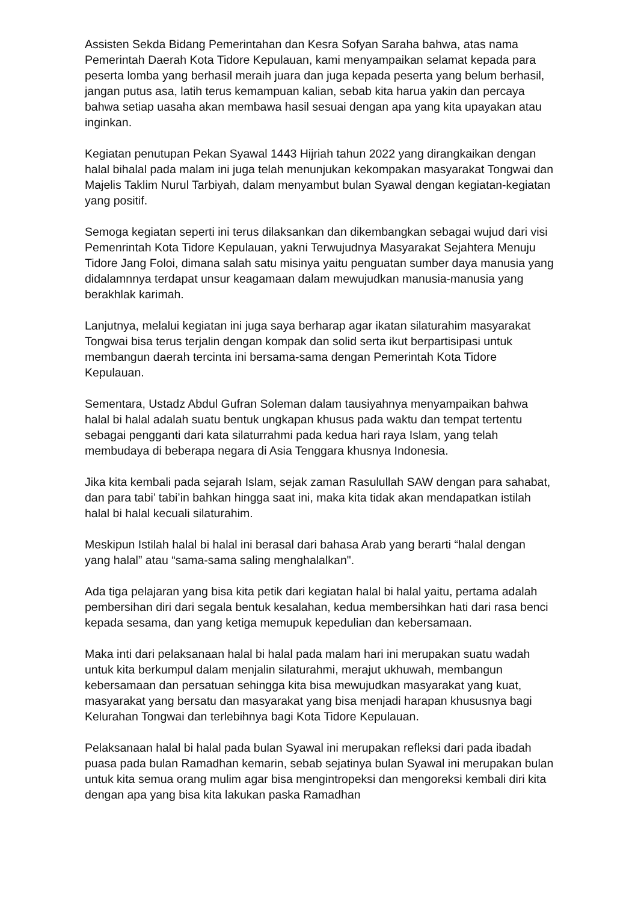Assisten Sekda Bidang Pemerintahan dan Kesra Sofyan Saraha bahwa, atas nama Pemerintah Daerah Kota Tidore Kepulauan, kami menyampaikan selamat kepada para peserta lomba yang berhasil meraih juara dan juga kepada peserta yang belum berhasil, jangan putus asa, latih terus kemampuan kalian, sebab kita harua yakin dan percaya bahwa setiap uasaha akan membawa hasil sesuai dengan apa yang kita upayakan atau inginkan.
Kegiatan penutupan Pekan Syawal 1443 Hijriah tahun 2022 yang dirangkaikan dengan halal bihalal pada malam ini juga telah menunjukan kekompakan masyarakat Tongwai dan Majelis Taklim Nurul Tarbiyah, dalam menyambut bulan Syawal dengan kegiatan-kegiatan yang positif.
Semoga kegiatan seperti ini terus dilaksankan dan dikembangkan sebagai wujud dari visi Pemenrintah Kota Tidore Kepulauan, yakni Terwujudnya Masyarakat Sejahtera Menuju Tidore Jang Foloi, dimana salah satu misinya yaitu penguatan sumber daya manusia yang didalamnnya terdapat unsur keagamaan dalam mewujudkan manusia-manusia yang berakhlak karimah.
Lanjutnya, melalui kegiatan ini juga saya berharap agar ikatan silaturahim masyarakat Tongwai bisa terus terjalin dengan kompak dan solid serta ikut berpartisipasi untuk membangun daerah tercinta ini bersama-sama dengan Pemerintah Kota Tidore Kepulauan.
Sementara, Ustadz Abdul Gufran Soleman dalam tausiyahnya menyampaikan bahwa halal bi halal adalah suatu bentuk ungkapan khusus pada waktu dan tempat tertentu sebagai pengganti dari kata silaturrahmi pada kedua hari raya Islam, yang telah membudaya di beberapa negara di Asia Tenggara khusnya Indonesia.
Jika kita kembali pada sejarah Islam, sejak zaman Rasulullah SAW dengan para sahabat, dan para tabi’ tabi’in bahkan hingga saat ini, maka kita tidak akan mendapatkan istilah halal bi halal kecuali silaturahim.
Meskipun Istilah halal bi halal ini berasal dari bahasa Arab yang berarti “halal dengan yang halal” atau “sama-sama saling menghalalkan".
Ada tiga pelajaran yang bisa kita petik dari kegiatan halal bi halal yaitu, pertama adalah pembersihan diri dari segala bentuk kesalahan, kedua membersihkan hati dari rasa benci kepada sesama, dan yang ketiga memupuk kepedulian dan kebersamaan.
Maka inti dari pelaksanaan halal bi halal pada malam hari ini merupakan suatu wadah untuk kita berkumpul dalam menjalin silaturahmi, merajut ukhuwah, membangun kebersamaan dan persatuan sehingga kita bisa mewujudkan masyarakat yang kuat, masyarakat yang bersatu dan masyarakat yang bisa menjadi harapan khususnya bagi Kelurahan Tongwai dan terlebihnya bagi Kota Tidore Kepulauan.
Pelaksanaan halal bi halal pada bulan Syawal ini merupakan refleksi dari pada ibadah puasa pada bulan Ramadhan kemarin, sebab sejatinya bulan Syawal ini merupakan bulan untuk kita semua orang mulim agar bisa mengintropeksi dan mengoreksi kembali diri kita dengan apa yang bisa kita lakukan paska Ramadhan